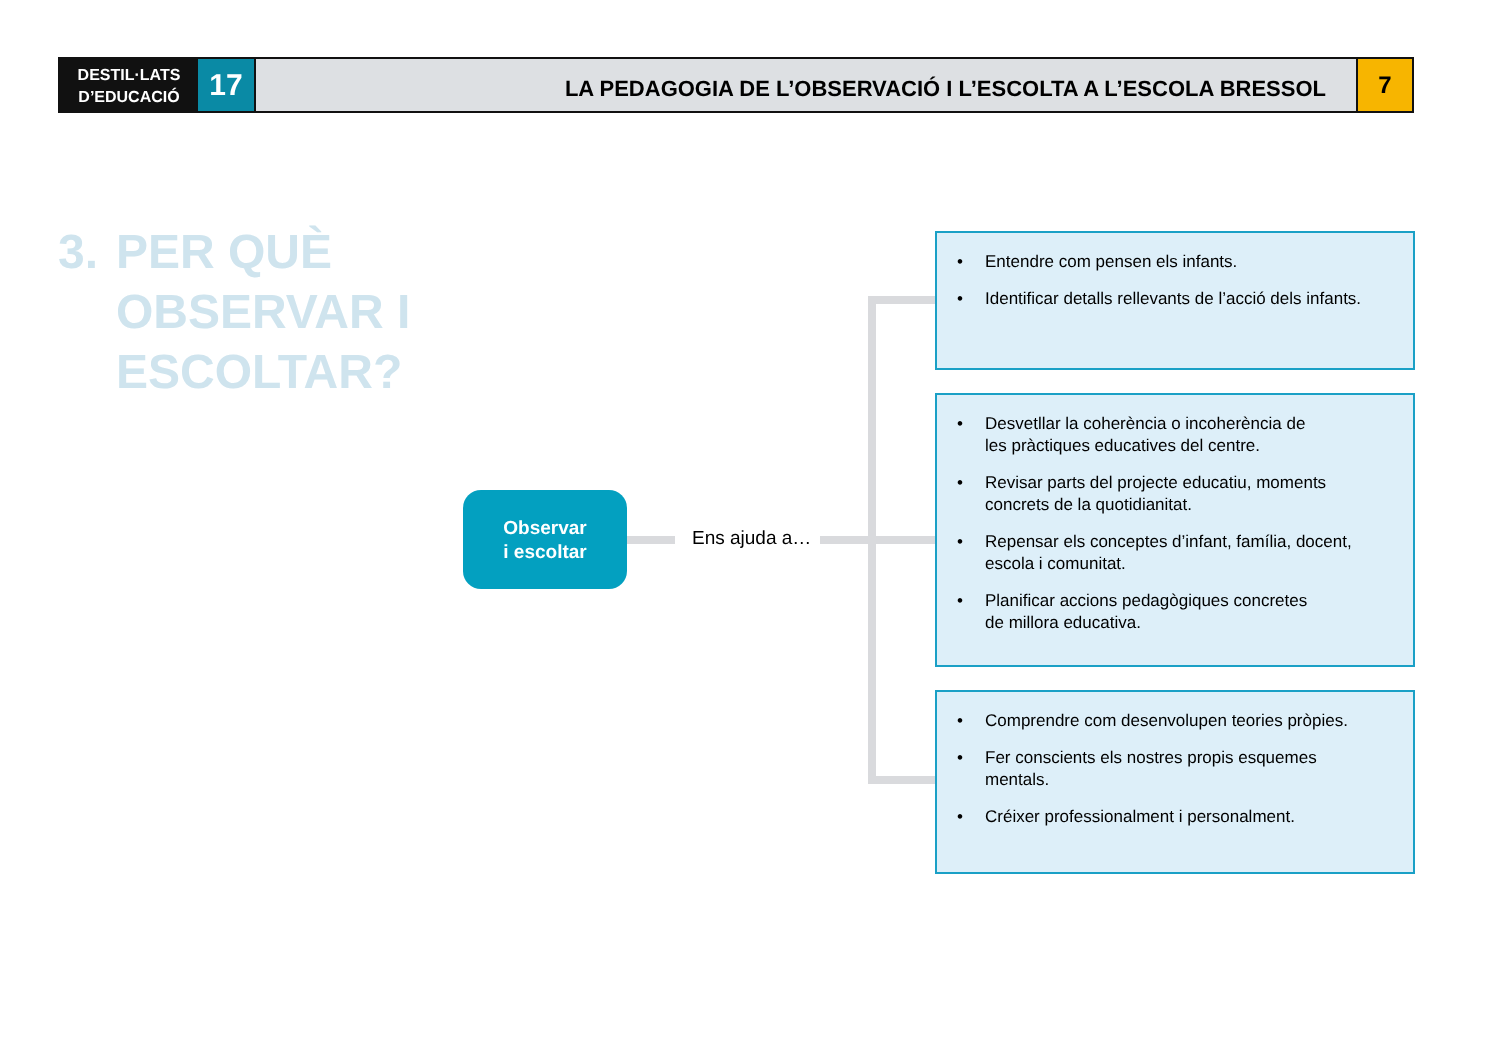DESTIL·LATS
D’EDUCACIÓ
17
LA PEDAGOGIA DE L’OBSERVACIÓ I L’ESCOLTA A L’ESCOLA BRESSOL
7
3. PER QUÈ
OBSERVAR I
ESCOLTAR?
Observar
i escoltar
Ens ajuda a…
Entendre com pensen els infants.
Identificar detalls rellevants de l’acció dels infants.
Desvetllar la coherència o incoherència de
les pràctiques educatives del centre.
Revisar parts del projecte educatiu, moments
concrets de la quotidianitat.
Repensar els conceptes d’infant, família, docent,
escola i comunitat.
Planificar accions pedagògiques concretes
de millora educativa.
Comprendre com desenvolupen teories pròpies.
Fer conscients els nostres propis esquemes
mentals.
Créixer professionalment i personalment.